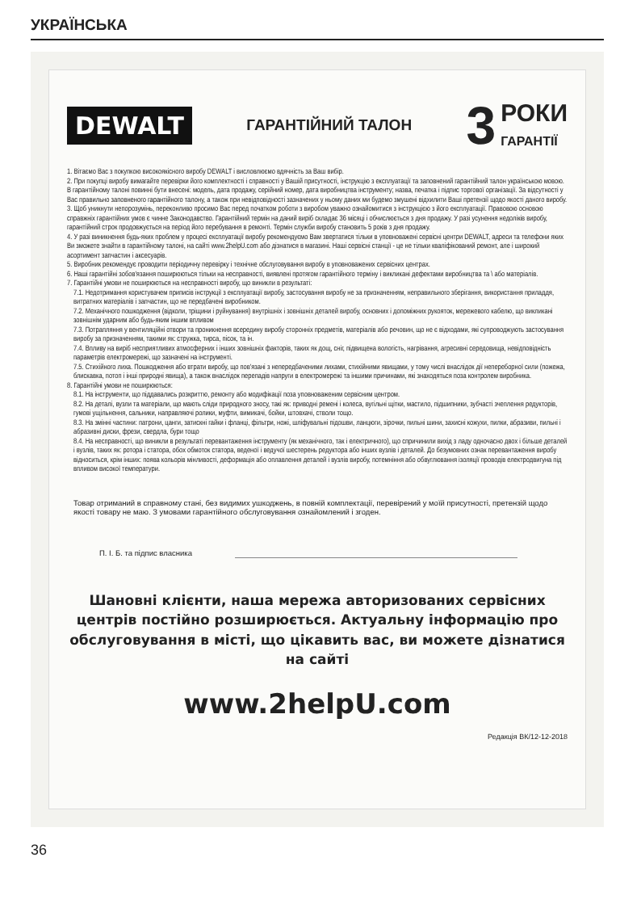УКРАЇНСЬКА
DEWALT
ГАРАНТІЙНИЙ ТАЛОН
3
РОКИ
ГАРАНТІЇ
1. Вітаємо Вас з покупкою високоякісного виробу DEWALT і висловлюємо вдячність за Ваш вибір.
2. При покупці виробу вимагайте перевірки його комплектності і справності у Вашій присутності, інструкцію з експлуатації та заповнений гарантійний талон українською мовою. В гарантійному талоні повинні бути внесені: модель, дата продажу, серійний номер, дата виробництва інструменту; назва, печатка і підпис торгової організації. За відсутності у Вас правильно заповненого гарантійного талону, а також при невідповідності зазначених у ньому даних ми будемо змушені відхилити Ваші претензії щодо якості даного виробу.
3. Щоб уникнути непорозумінь, переконливо просимо Вас перед початком роботи з виробом уважно ознайомитися з інструкцією з його експлуатації. Правовою основою справжніх гарантійних умов є чинне Законодавство. Гарантійний термін на даний виріб складає 36 місяці і обчислюється з дня продажу. У разі усунення недоліків виробу, гарантійний строк продовжується на період його перебування в ремонті. Термін служби виробу становить 5 років з дня продажу.
4. У разі виникнення будь-яких проблем у процесі експлуатації виробу рекомендуємо Вам звертатися тільки в уповноважені сервісні центри DEWALT, адреси та телефони яких Ви зможете знайти в гарантійному талоні, на сайті www.2helpU.com або дізнатися в магазині. Наші сервісні станції - це не тільки кваліфікований ремонт, але і широкий асортимент запчастин і аксесуарів.
5. Виробник рекомендує проводити періодичну перевірку і технічне обслуговування виробу в уповноважених сервісних центрах.
6. Наші гарантійні зобов'язання поширюються тільки на несправності, виявлені протягом гарантійного терміну і викликані дефектами виробництва та \ або матеріалів.
7. Гарантійні умови не поширюються на несправності виробу, що виникли в результаті:
7.1. Недотримання користувачем приписів інструкції з експлуатації виробу, застосування виробу не за призначенням, неправильного зберігання, використання приладдя, витратних матеріалів і запчастин, що не передбачені виробником.
7.2. Механічного пошкодження (відколи, тріщини і руйнування) внутрішніх і зовнішніх деталей виробу, основних і допоміжних рукояток, мережевого кабелю, що викликані зовнішнім ударним або будь-яким іншим впливом
7.3. Потрапляння у вентиляційні отвори та проникнення всередину виробу сторонніх предметів, матеріалів або речовин, що не є відходами, які супроводжують застосування виробу за призначенням, такими як: стружка, тирса, пісок, та ін.
7.4. Впливу на виріб несприятливих атмосферних і інших зовнішніх факторів, таких як дощ, сніг, підвищена вологість, нагрівання, агресивні середовища, невідповідність параметрів електромережі, що зазначені на інструменті.
7.5. Стихійного лиха. Пошкодження або втрати виробу, що пов'язані з непередбаченими лихами, стихійними явищами, у тому числі внаслідок дії непереборної сили (пожежа, блискавка, потоп і інші природні явища), а також внаслідок перепадів напруги в електромережі та іншими причинами, які знаходяться поза контролем виробника.
8. Гарантійні умови не поширюються:
8.1. На інструменти, що піддавались розкриттю, ремонту або модифікації поза уповноваженим сервісним центром.
8.2. На деталі, вузли та матеріали, що мають сліди природного зносу, такі як: приводні ремені і колеса, вугільні щітки, мастило, підшипники, зубчасті зчеплення редукторів, гумові ущільнення, сальники, направляючі ролики, муфти, вимикачі, бойки, штовхачі, стволи тощо.
8.3. На змінні частини: патрони, цанги, затискні гайки і фланці, фільтри, ножі, шліфувальні підошви, ланцюги, зірочки, пильні шини, захисні кожухи, пилки, абразиви, пильні і абразивні диски, фрези, свердла, бури тощо
8.4. На несправності, що виникли в результаті перевантаження інструменту (як механічного, так і електричного), що спричинили вихід з ладу одночасно двох і більше деталей і вузлів, таких як: ротора і статора, обох обмоток статора, веденої і ведучої шестерень редуктора або інших вузлів і деталей. До безумовних ознак перевантаження виробу відноситься, крім інших: поява кольорів мінливості, деформація або оплавлення деталей і вузлів виробу, потемніння або обвуглювання ізоляції проводів електродвигуна під впливом високої температури.
Товар отриманий в справному стані, без видимих ушкоджень, в повній комплектації, перевірений у моїй присутності, претензій щодо якості товару не маю. З умовами гарантійного обслуговування ознайомлений і згоден.
П. І. Б. та підпис власника
Шановні клієнти, наша мережа авторизованих сервісних
центрів постійно розширюється. Актуальну інформацію про
обслуговування в місті, що цікавить вас, ви можете дізнатися
на сайті
www.2helpU.com
Редакція ВК/12-12-2018
36